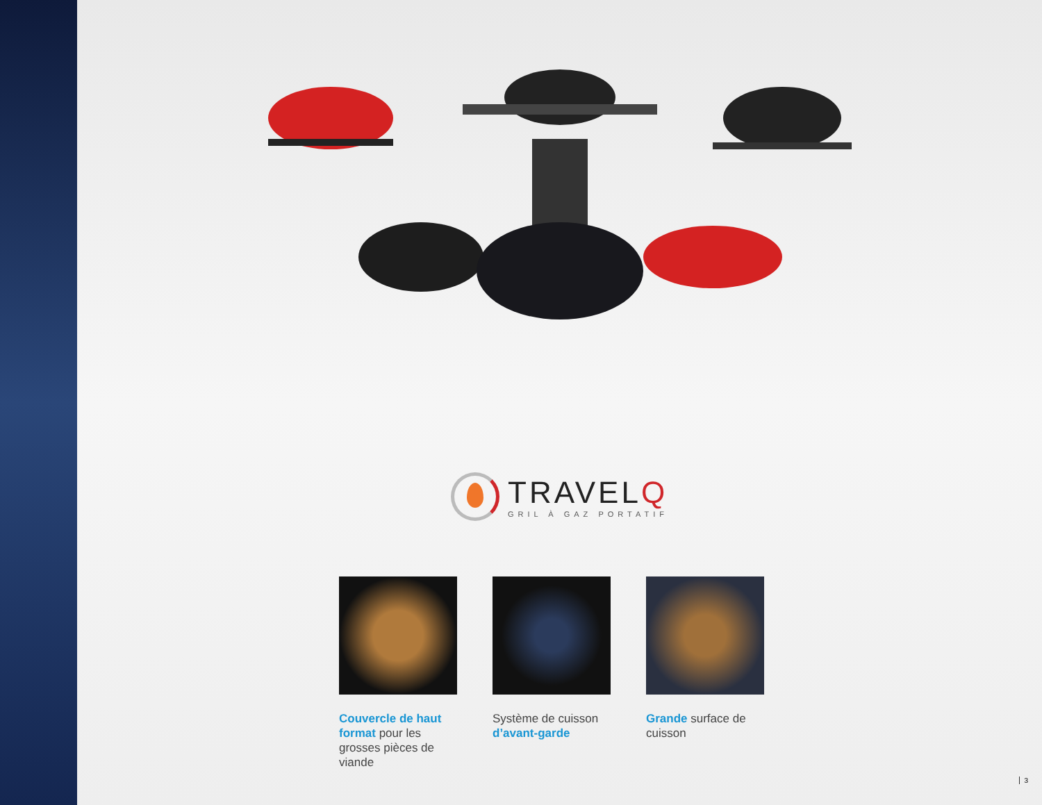TRAVELQ
GRIL À GAZ PORTATIF
Couvercle de haut format pour les grosses pièces de viande
Système de cuisson d’avant-garde
Grande surface de cuisson
3